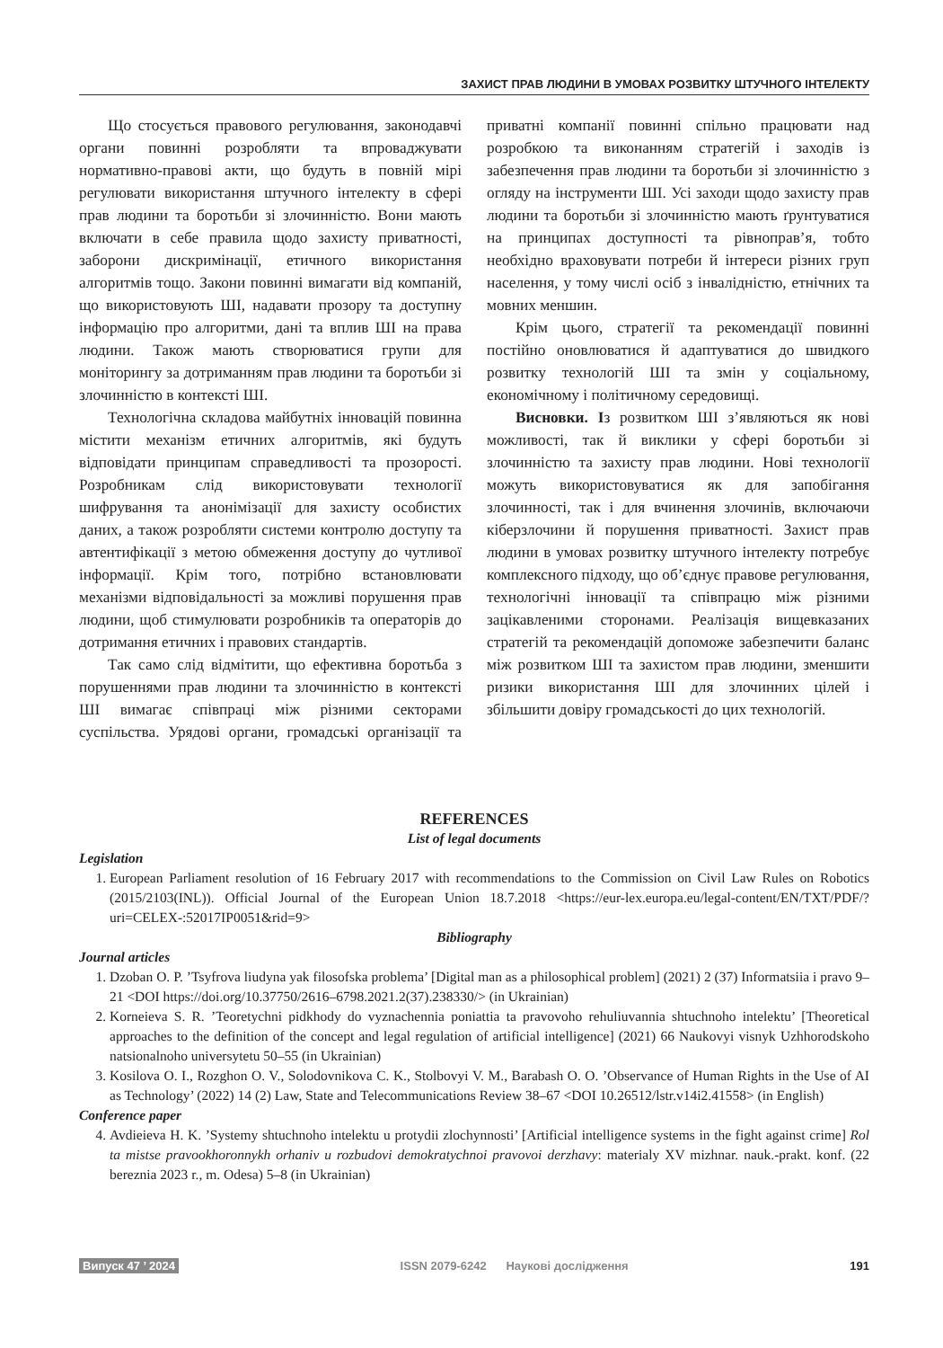ЗАХИСТ ПРАВ ЛЮДИНИ В УМОВАХ РОЗВИТКУ ШТУЧНОГО ІНТЕЛЕКТУ
Що стосується правового регулювання, законодавчі органи повинні розробляти та впроваджувати нормативно-правові акти, що будуть в повній мірі регулювати використання штучного інтелекту в сфері прав людини та боротьби зі злочинністю. Вони мають включати в себе правила щодо захисту приватності, заборони дискримінації, етичного використання алгоритмів тощо. Закони повинні вимагати від компаній, що використовують ШІ, надавати прозору та доступну інформацію про алгоритми, дані та вплив ШІ на права людини. Також мають створюватися групи для моніторингу за дотриманням прав людини та боротьби зі злочинністю в контексті ШІ.
Технологічна складова майбутніх інновацій повинна містити механізм етичних алгоритмів, які будуть відповідати принципам справедливості та прозорості. Розробникам слід використовувати технології шифрування та анонімізації для захисту особистих даних, а також розробляти системи контролю доступу та автентифікації з метою обмеження доступу до чутливої інформації. Крім того, потрібно встановлювати механізми відповідальності за можливі порушення прав людини, щоб стимулювати розробників та операторів до дотримання етичних і правових стандартів.
Так само слід відмітити, що ефективна боротьба з порушеннями прав людини та злочинністю в контексті ШІ вимагає співпраці між різними секторами суспільства. Урядові органи, громадські організації та приватні компанії повинні спільно працювати над розробкою та виконанням стратегій і заходів із забезпечення прав людини та боротьби зі злочинністю з огляду на інструменти ШІ. Усі заходи щодо захисту прав людини та боротьби зі злочинністю мають ґрунтуватися на принципах доступності та рівноправ’я, тобто необхідно враховувати потреби й інтереси різних груп населення, у тому числі осіб з інвалідністю, етнічних та мовних меншин.
Крім цього, стратегії та рекомендації повинні постійно оновлюватися й адаптуватися до швидкого розвитку технологій ШІ та змін у соціальному, економічному і політичному середовищі.
Висновки. Із розвитком ШІ з’являються як нові можливості, так й виклики у сфері боротьби зі злочинністю та захисту прав людини. Нові технології можуть використовуватися як для запобігання злочинності, так і для вчинення злочинів, включаючи кіберзлочини й порушення приватності. Захист прав людини в умовах розвитку штучного інтелекту потребує комплексного підходу, що об’єднує правове регулювання, технологічні інновації та співпрацю між різними зацікавленими сторонами. Реалізація вищевказаних стратегій та рекомендацій допоможе забезпечити баланс між розвитком ШІ та захистом прав людини, зменшити ризики використання ШІ для злочинних цілей і збільшити довіру громадськості до цих технологій.
REFERENCES
List of legal documents
Legislation
1. European Parliament resolution of 16 February 2017 with recommendations to the Commission on Civil Law Rules on Robotics (2015/2103(INL)). Official Journal of the European Union 18.7.2018 <https://eur-lex.europa.eu/legal-content/EN/TXT/PDF/?uri=CELEX-:52017IP0051&rid=9>
Bibliography
Journal articles
1. Dzoban O. P. ’Tsyfrova liudyna yak filosofska problema’ [Digital man as a philosophical problem] (2021) 2 (37) Informatsiia i pravo 9–21 <DOI https://doi.org/10.37750/2616–6798.2021.2(37).238330/> (in Ukrainian)
2. Korneieva S. R. ’Teoretychni pidkhody do vyznachennia poniattia ta pravovoho rehuliuvannia shtuchnoho intelektu’ [Theoretical approaches to the definition of the concept and legal regulation of artificial intelligence] (2021) 66 Naukovyi visnyk Uzhhorodskoho natsionalnoho universytetu 50–55 (in Ukrainian)
3. Kosilova O. I., Rozghon O. V., Solodovnikova C. K., Stolbovyi V. M., Barabash O. O. ’Observance of Human Rights in the Use of AI as Technology’ (2022) 14 (2) Law, State and Telecommunications Review 38–67 <DOI 10.26512/lstr.v14i2.41558> (in English)
Conference paper
4. Avdieieva H. K. ’Systemy shtuchnoho intelektu u protydii zlochynnosti’ [Artificial intelligence systems in the fight against crime] Rol ta mistse pravookhoronnykh orhaniv u rozbudovi demokratychnoi pravovoi derzhavy: materialy XV mizhnar. nauk.-prakt. konf. (22 bereznia 2023 r., m. Odesa) 5–8 (in Ukrainian)
Випуск 47 ’ 2024 ISSN 2079-6242 Наукові дослідження 191